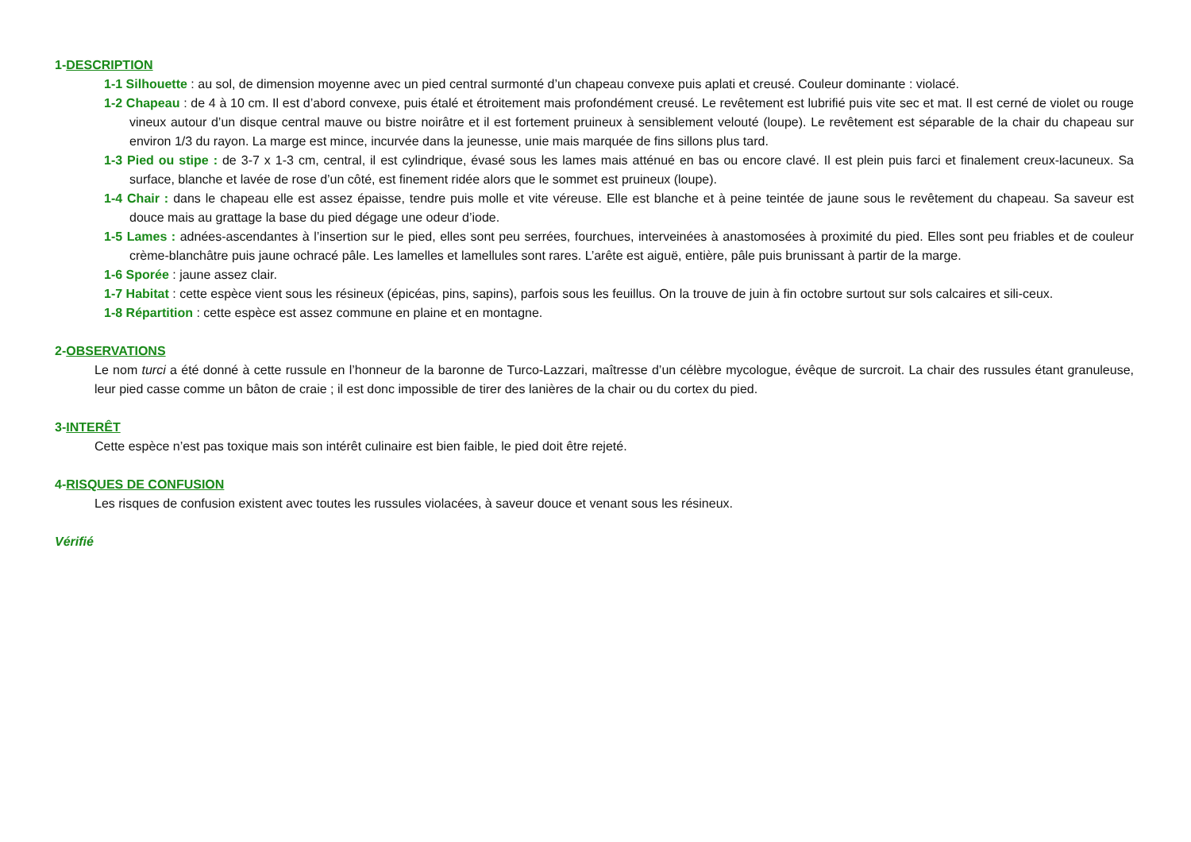1-DESCRIPTION
1-1 Silhouette : au sol, de dimension moyenne avec un pied central surmonté d’un chapeau convexe puis aplati et creusé. Couleur dominante : violacé.
1-2 Chapeau : de 4 à 10 cm. Il est d’abord convexe, puis étalé et étroitement mais profondément creusé. Le revêtement est lubrifié puis vite sec et mat. Il est cerné de violet ou rouge vineux autour d’un disque central mauve ou bistre noirâtre et il est fortement pruineux à sensiblement velouté (loupe). Le revêtement est séparable de la chair du chapeau sur environ 1/3 du rayon. La marge est mince, incurvée dans la jeunesse, unie mais marquée de fins sillons plus tard.
1-3 Pied ou stipe : de 3-7 x 1-3 cm, central, il est cylindrique, évasé sous les lames mais atténué en bas ou encore clavé. Il est plein puis farci et finalement creux-lacuneux. Sa surface, blanche et lavée de rose d’un côté, est finement ridée alors que le sommet est pruineux (loupe).
1-4 Chair : dans le chapeau elle est assez épaisse, tendre puis molle et vite véreuse. Elle est blanche et à peine teintée de jaune sous le revêtement du chapeau. Sa saveur est douce mais au grattage la base du pied dégage une odeur d’iode.
1-5 Lames : adnées-ascendantes à l’insertion sur le pied, elles sont peu serrées, fourchues, interveinées à anastomosées à proximité du pied. Elles sont peu friables et de couleur crème-blanchâtre puis jaune ochracé pâle. Les lamelles et lamellules sont rares. L’arête est aiguë, entière, pâle puis brunissant à partir de la marge.
1-6 Sporée : jaune assez clair.
1-7 Habitat : cette espèce vient sous les résineux (épicéas, pins, sapins), parfois sous les feuillus. On la trouve de juin à fin octobre surtout sur sols calcaires et sili-ceux.
1-8 Répartition : cette espèce est assez commune en plaine et en montagne.
2-OBSERVATIONS
Le nom turci a été donné à cette russule en l’honneur de la baronne de Turco-Lazzari, maîtresse d’un célèbre mycologue, évêque de surcroit. La chair des russules étant granuleuse, leur pied casse comme un bâton de craie ; il est donc impossible de tirer des lanières de la chair ou du cortex du pied.
3-INTERÊT
Cette espèce n’est pas toxique mais son intérêt culinaire est bien faible, le pied doit être rejeté.
4-RISQUES DE CONFUSION
Les risques de confusion existent avec toutes les russules violacées, à saveur douce et venant sous les résineux.
Vérifié